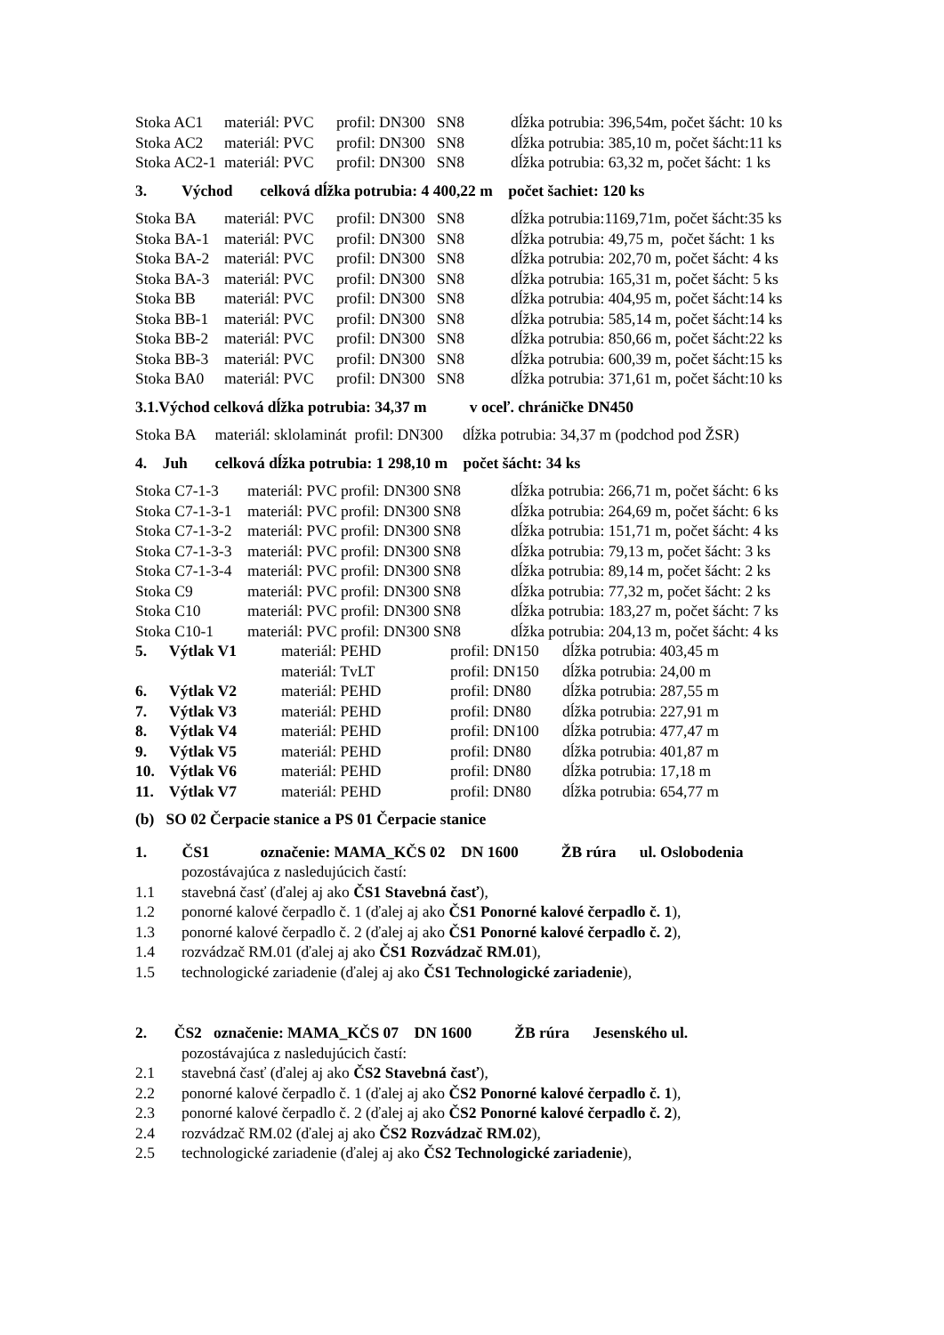| Stoka AC1 | materiál: PVC | profil: DN300 SN8 | dĺžka potrubia: 396,54m, počet šácht: 10 ks |
| Stoka AC2 | materiál: PVC | profil: DN300 SN8 | dĺžka potrubia: 385,10 m, počet šácht:11 ks |
| Stoka AC2-1 | materiál: PVC | profil: DN300 SN8 | dĺžka potrubia: 63,32 m, počet šácht: 1 ks |
3. Východ celková dĺžka potrubia: 4 400,22 m počet šachiet: 120 ks
| Stoka BA | materiál: PVC | profil: DN300 SN8 | dĺžka potrubia:1169,71m, počet šácht:35 ks |
| Stoka BA-1 | materiál: PVC | profil: DN300 SN8 | dĺžka potrubia: 49,75 m, počet šácht: 1 ks |
| Stoka BA-2 | materiál: PVC | profil: DN300 SN8 | dĺžka potrubia: 202,70 m, počet šácht: 4 ks |
| Stoka BA-3 | materiál: PVC | profil: DN300 SN8 | dĺžka potrubia: 165,31 m, počet šácht: 5 ks |
| Stoka BB | materiál: PVC | profil: DN300 SN8 | dĺžka potrubia: 404,95 m, počet šácht:14 ks |
| Stoka BB-1 | materiál: PVC | profil: DN300 SN8 | dĺžka potrubia: 585,14 m, počet šácht:14 ks |
| Stoka BB-2 | materiál: PVC | profil: DN300 SN8 | dĺžka potrubia: 850,66 m, počet šácht:22 ks |
| Stoka BB-3 | materiál: PVC | profil: DN300 SN8 | dĺžka potrubia: 600,39 m, počet šácht:15 ks |
| Stoka BA0 | materiál: PVC | profil: DN300 SN8 | dĺžka potrubia: 371,61 m, počet šácht:10 ks |
3.1.Východ celková dĺžka potrubia: 34,37 m v oceľ. chráničke DN450
Stoka BA materiál: sklolaminát profil: DN300 dĺžka potrubia: 34,37 m (podchod pod ŽSR)
4. Juh celková dĺžka potrubia: 1 298,10 m počet šácht: 34 ks
| Stoka C7-1-3 | materiál: PVC profil: DN300 SN8 | dĺžka potrubia: 266,71 m, počet šácht: 6 ks |
| Stoka C7-1-3-1 | materiál: PVC profil: DN300 SN8 | dĺžka potrubia: 264,69 m, počet šácht: 6 ks |
| Stoka C7-1-3-2 | materiál: PVC profil: DN300 SN8 | dĺžka potrubia: 151,71 m, počet šácht: 4 ks |
| Stoka C7-1-3-3 | materiál: PVC profil: DN300 SN8 | dĺžka potrubia: 79,13 m, počet šácht: 3 ks |
| Stoka C7-1-3-4 | materiál: PVC profil: DN300 SN8 | dĺžka potrubia: 89,14 m, počet šácht: 2 ks |
| Stoka C9 | materiál: PVC profil: DN300 SN8 | dĺžka potrubia: 77,32 m, počet šácht: 2 ks |
| Stoka C10 | materiál: PVC profil: DN300 SN8 | dĺžka potrubia: 183,27 m, počet šácht: 7 ks |
| Stoka C10-1 | materiál: PVC profil: DN300 SN8 | dĺžka potrubia: 204,13 m, počet šácht: 4 ks |
| 5. | Výtlak V1 | materiál: PEHD | profil: DN150 | dĺžka potrubia: 403,45 m |
| | | materiál: TvLT | profil: DN150 | dĺžka potrubia: 24,00 m |
| 6. | Výtlak V2 | materiál: PEHD | profil: DN80 | dĺžka potrubia: 287,55 m |
| 7. | Výtlak V3 | materiál: PEHD | profil: DN80 | dĺžka potrubia: 227,91 m |
| 8. | Výtlak V4 | materiál: PEHD | profil: DN100 | dĺžka potrubia: 477,47 m |
| 9. | Výtlak V5 | materiál: PEHD | profil: DN80 | dĺžka potrubia: 401,87 m |
| 10. | Výtlak V6 | materiál: PEHD | profil: DN80 | dĺžka potrubia: 17,18 m |
| 11. | Výtlak V7 | materiál: PEHD | profil: DN80 | dĺžka potrubia: 654,77 m |
(b) SO 02 Čerpacie stanice a PS 01 Čerpacie stanice
1. ČS1 označenie: MAMA_KČS 02 DN 1600 ŽB rúra ul. Oslobodenia
pozostávajúca z nasledujúcich častí:
1.1 stavebná časť (ďalej aj ako ČS1 Stavebná časť),
1.2 ponorné kalové čerpadlo č. 1 (ďalej aj ako ČS1 Ponorné kalové čerpadlo č. 1),
1.3 ponorné kalové čerpadlo č. 2 (ďalej aj ako ČS1 Ponorné kalové čerpadlo č. 2),
1.4 rozvádzač RM.01 (ďalej aj ako ČS1 Rozvádzač RM.01),
1.5 technologické zariadenie (ďalej aj ako ČS1 Technologické zariadenie),
2. ČS2 označenie: MAMA_KČS 07 DN 1600 ŽB rúra Jesenského ul.
pozostávajúca z nasledujúcich častí:
2.1 stavebná časť (ďalej aj ako ČS2 Stavebná časť),
2.2 ponorné kalové čerpadlo č. 1 (ďalej aj ako ČS2 Ponorné kalové čerpadlo č. 1),
2.3 ponorné kalové čerpadlo č. 2 (ďalej aj ako ČS2 Ponorné kalové čerpadlo č. 2),
2.4 rozvádzač RM.02 (ďalej aj ako ČS2 Rozvádzač RM.02),
2.5 technologické zariadenie (ďalej aj ako ČS2 Technologické zariadenie),